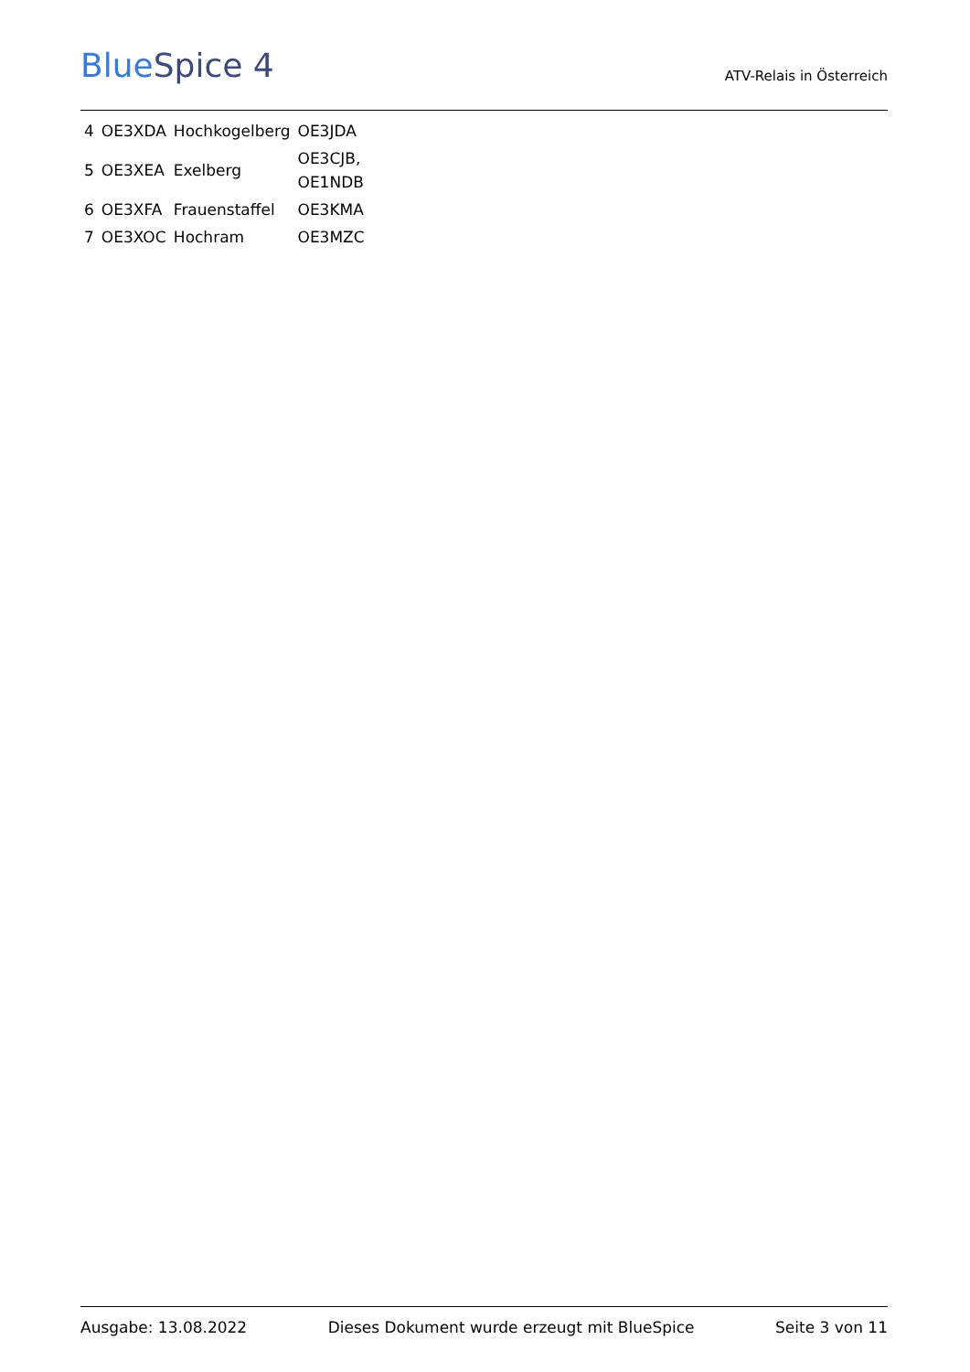BlueSpice 4
ATV-Relais in Österreich
| 4 | OE3XDA | Hochkogelberg | OE3JDA |
| 5 | OE3XEA | Exelberg | OE3CJB, OE1NDB |
| 6 | OE3XFA | Frauenstaffel | OE3KMA |
| 7 | OE3XOC | Hochram | OE3MZC |
Ausgabe: 13.08.2022 Dieses Dokument wurde erzeugt mit BlueSpice Seite 3 von 11